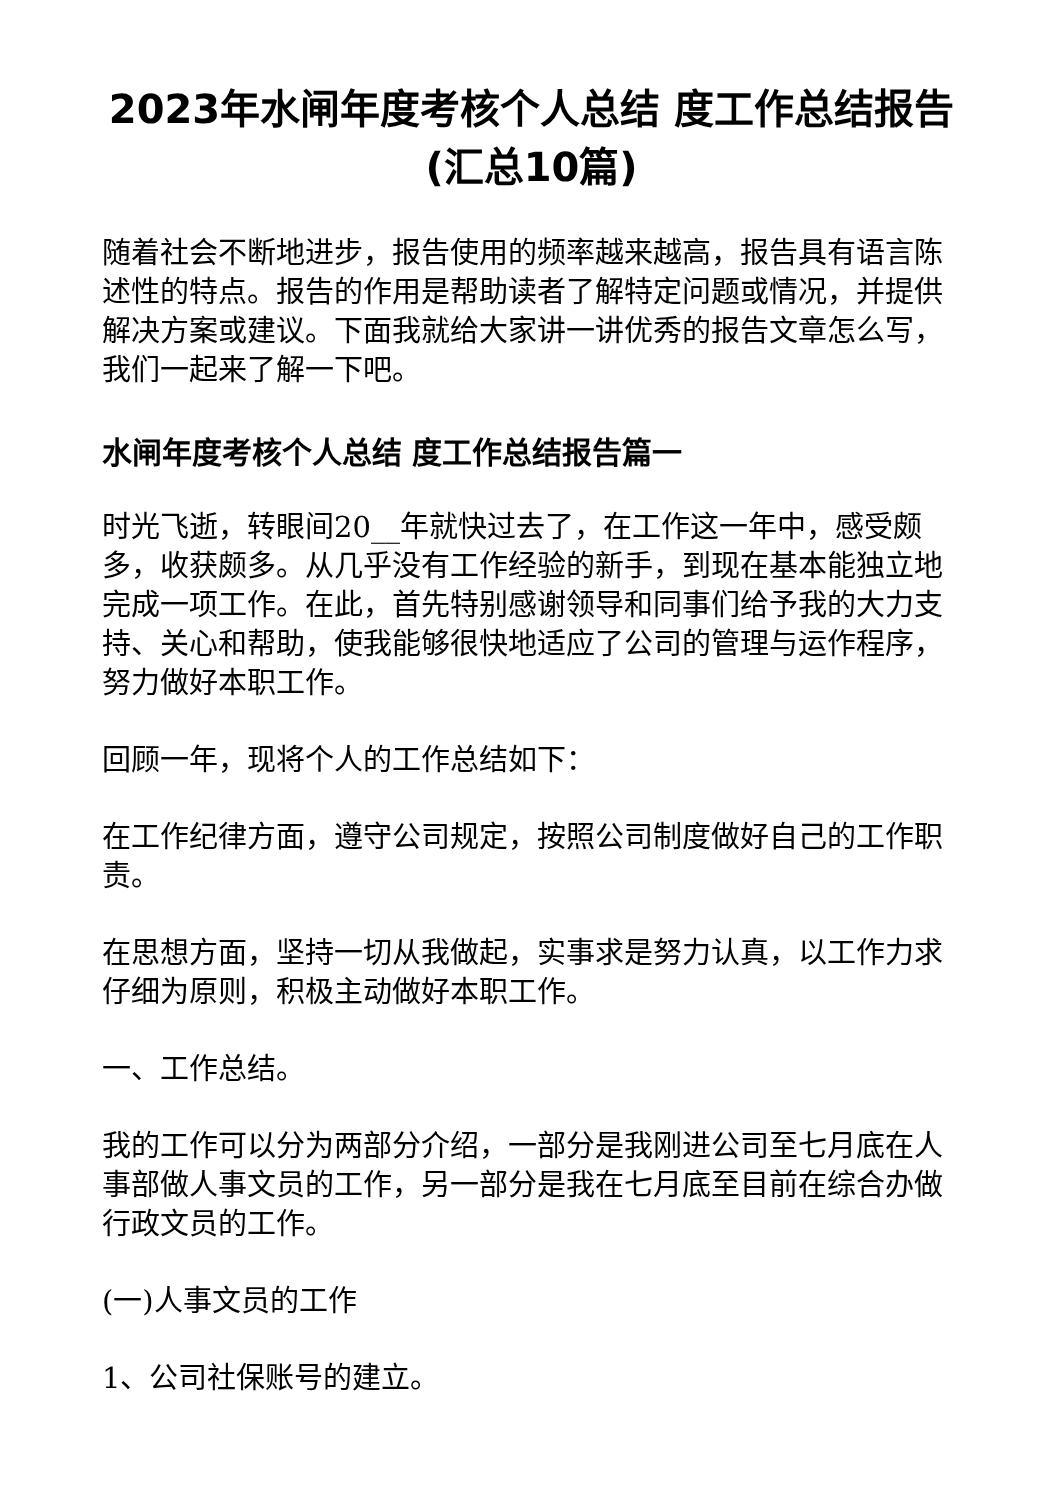2023年水闸年度考核个人总结 度工作总结报告(汇总10篇)
随着社会不断地进步，报告使用的频率越来越高，报告具有语言陈述性的特点。报告的作用是帮助读者了解特定问题或情况，并提供解决方案或建议。下面我就给大家讲一讲优秀的报告文章怎么写，我们一起来了解一下吧。
水闸年度考核个人总结 度工作总结报告篇一
时光飞逝，转眼间20__年就快过去了，在工作这一年中，感受颇多，收获颇多。从几乎没有工作经验的新手，到现在基本能独立地完成一项工作。在此，首先特别感谢领导和同事们给予我的大力支持、关心和帮助，使我能够很快地适应了公司的管理与运作程序，努力做好本职工作。
回顾一年，现将个人的工作总结如下：
在工作纪律方面，遵守公司规定，按照公司制度做好自己的工作职责。
在思想方面，坚持一切从我做起，实事求是努力认真，以工作力求仔细为原则，积极主动做好本职工作。
一、工作总结。
我的工作可以分为两部分介绍，一部分是我刚进公司至七月底在人事部做人事文员的工作，另一部分是我在七月底至目前在综合办做行政文员的工作。
(一)人事文员的工作
1、公司社保账号的建立。